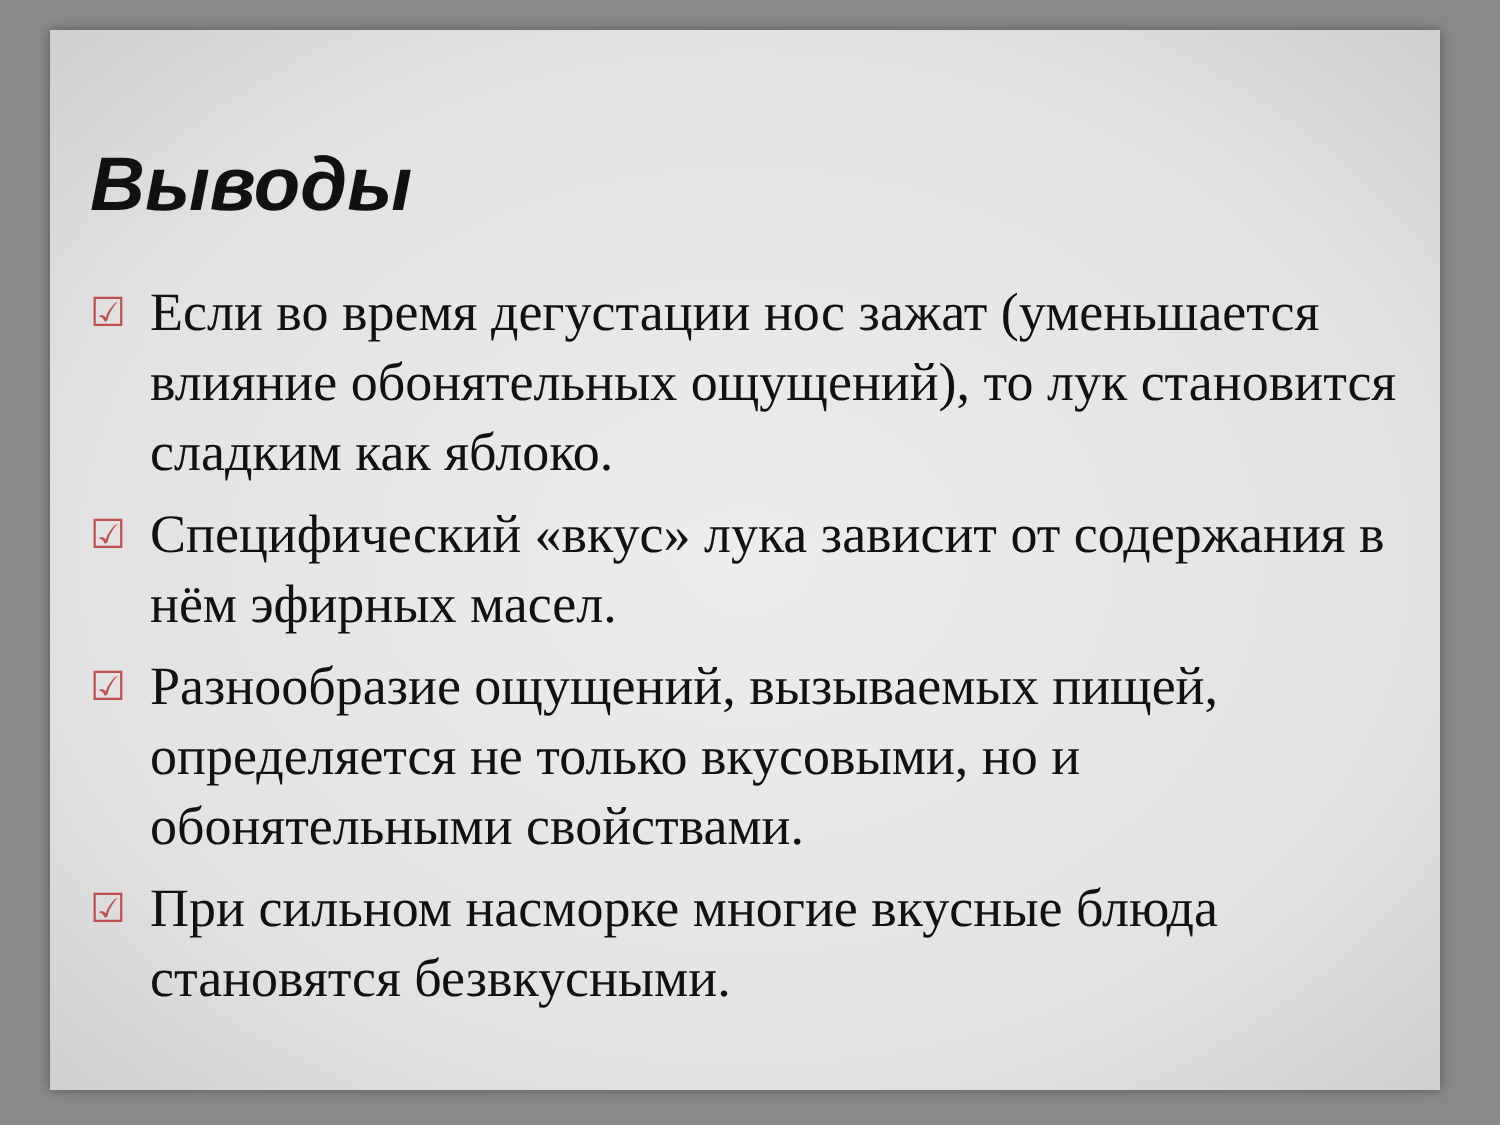Выводы
☑ Если во время дегустации нос зажат (уменьшается влияние обонятельных ощущений), то лук становится сладким как яблоко.
☑ Специфический «вкус» лука зависит от содержания в нём эфирных масел.
☑ Разнообразие ощущений, вызываемых пищей, определяется не только вкусовыми, но и обонятельными свойствами.
☑ При сильном насморке многие вкусные блюда становятся безвкусными.